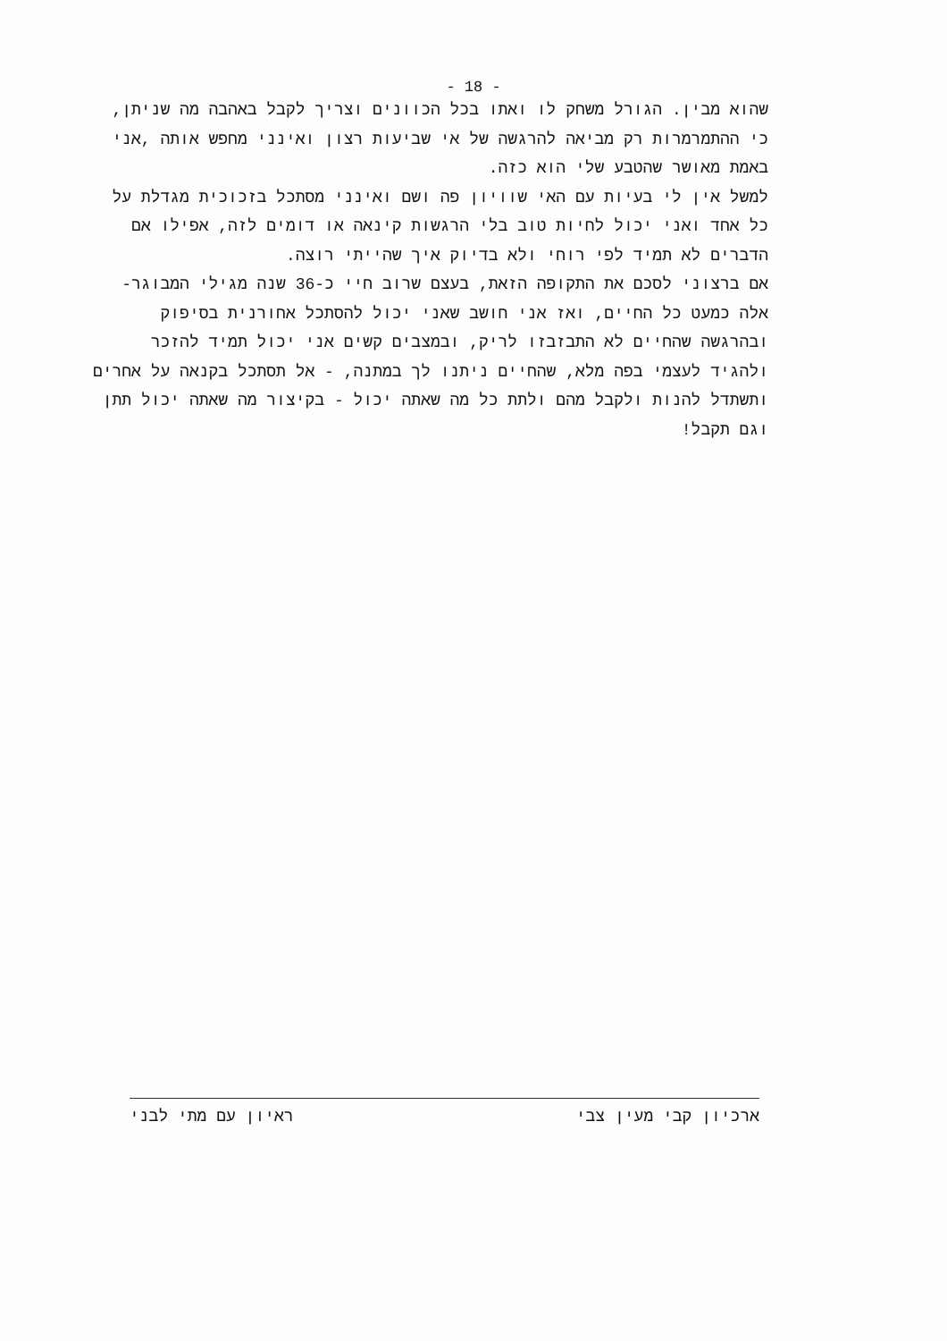- 18 -
שהוא מבין. הגורל משחק לו ואתו בכל הכוונים וצריך לקבל באהבה מה שניתן, כי ההתמרמרות רק מביאה להרגשה של אי שביעות רצון ואינני מחפש אותה ,אני באמת מאושר שהטבע שלי הוא כזה.
למשל אין לי בעיות עם האי שוויון פה ושם ואינני מסתכל בזכוכית מגדלת על כל אחד ואני יכול לחיות טוב בלי הרגשות קינאה או דומים לזה, אפילו אם הדברים לא תמיד לפי רוחי ולא בדיוק איך שהייתי רוצה.
אם ברצוני לסכם את התקופה הזאת, בעצם שרוב חיי כ-36 שנה מגילי המבוגר- אלה כמעט כל החיים, ואז אני חושב שאני יכול להסתכל אחורנית בסיפוק ובהרגשה שהחיים לא התבזבזו לריק, ובמצבים קשים אני יכול תמיד להזכר ולהגיד לעצמי בפה מלא, שהחיים ניתנו לך במתנה, - אל תסתכל בקנאה על אחרים ותשתדל להנות ולקבל מהם ולתת כל מה שאתה יכול - בקיצור מה שאתה יכול תתן וגם תקבל!
ארכיון קבי מעין צבי ראיון עם מתי לבני